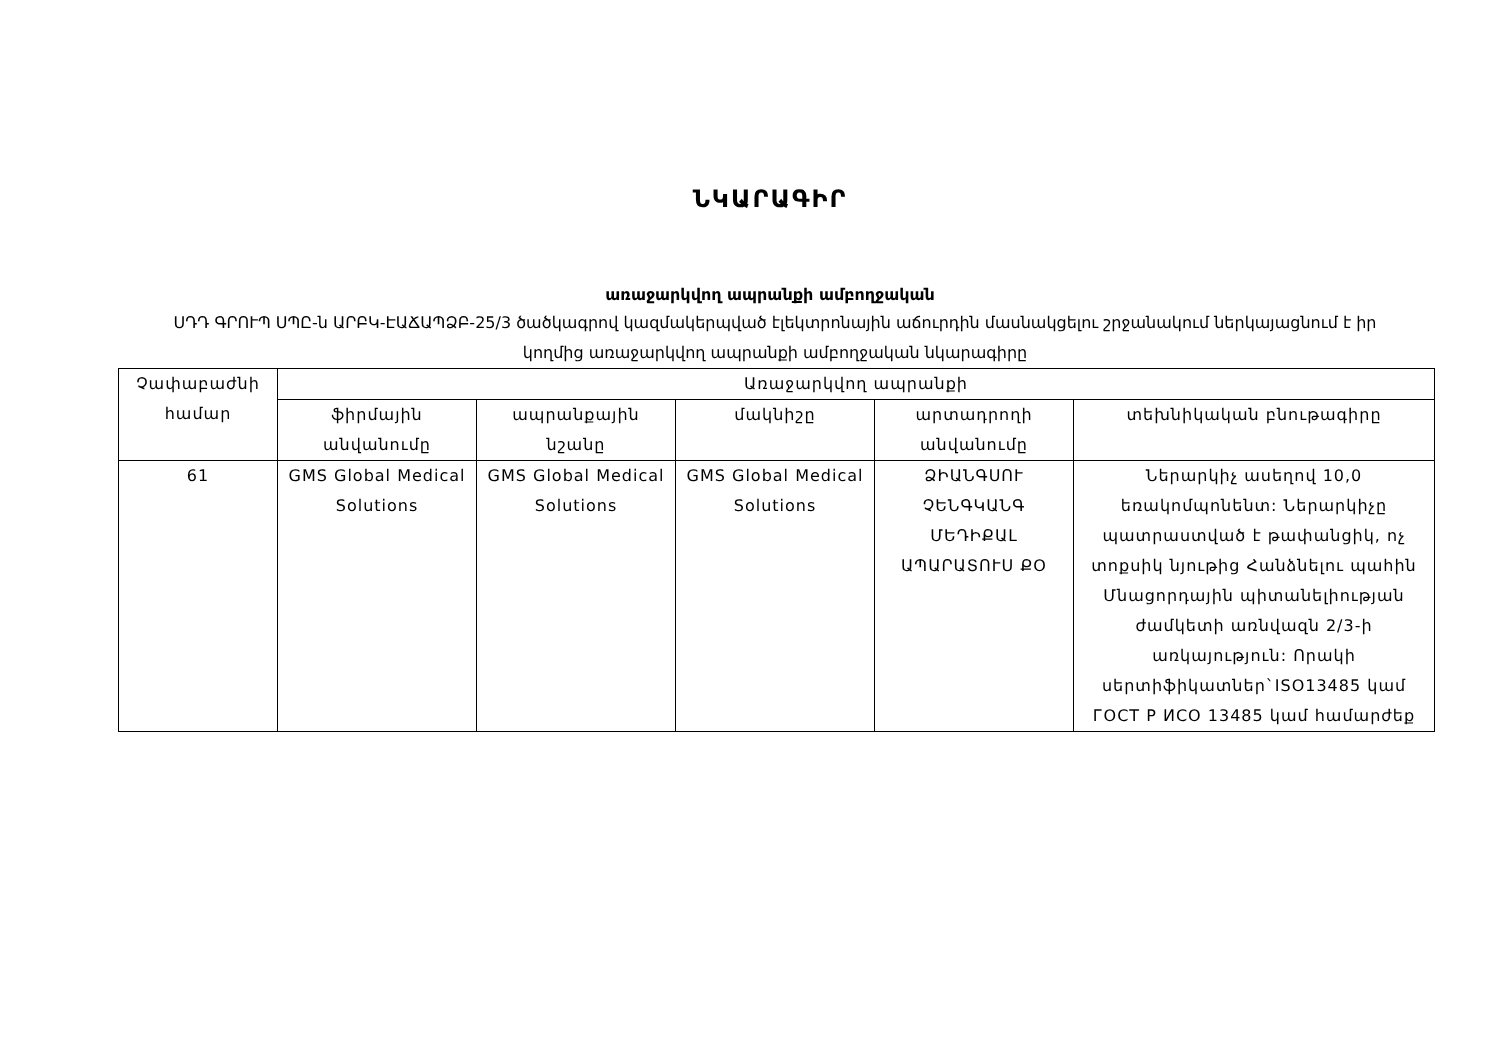ՆԿԱՐԱԳԻՐ
առաջարկվող ապրանքի ամբողջական
ՍԴԴ ԳՐՈՒՊ ՍՊԸ-ն ԱՐԲԿ-ԷԱՃԱՊՁԲ-25/3 ծածկագրով կազմակերպված էլեկտրոնային աճուրդին մասնակցելու շրջանակում ներկայացնում է իր կողմից առաջարկվող ապրանքի ամբողջական նկարագիրը
| Չափաբաժնի համար | Առաջարկվող ապրանքի | | | | |
| --- | --- | --- | --- | --- | --- |
| | ֆիրմային անվանումը | ապրանքային նշանը | մակնիշը | արտադրողի անվանումը | տեխնիկական բնութագիրը |
| 61 | GMS Global Medical Solutions | GMS Global Medical Solutions | GMS Global Medical Solutions | ՁԻԱՆԳՍՈՒ ՉԵՆԳԿԱՆԳ ՄԵԴԻՔԱԼ ԱՊԱՐԱՏՈՒՍ ՔՕ | Ներարկիչ ասեղով 10,0 եռակոմպոնենտ: Ներարկիչը պատրաստված է թափանցիկ, ոչ տոքսիկ նյութից Հանձնելու պահին Մնացորդային պիտանելիության ժամկետի առնվազն 2/3-ի առկայություն: Որակի սերտիֆիկատներ`ISO13485 կամ ГОСТ Р ИСО 13485 կամ համարժեք |